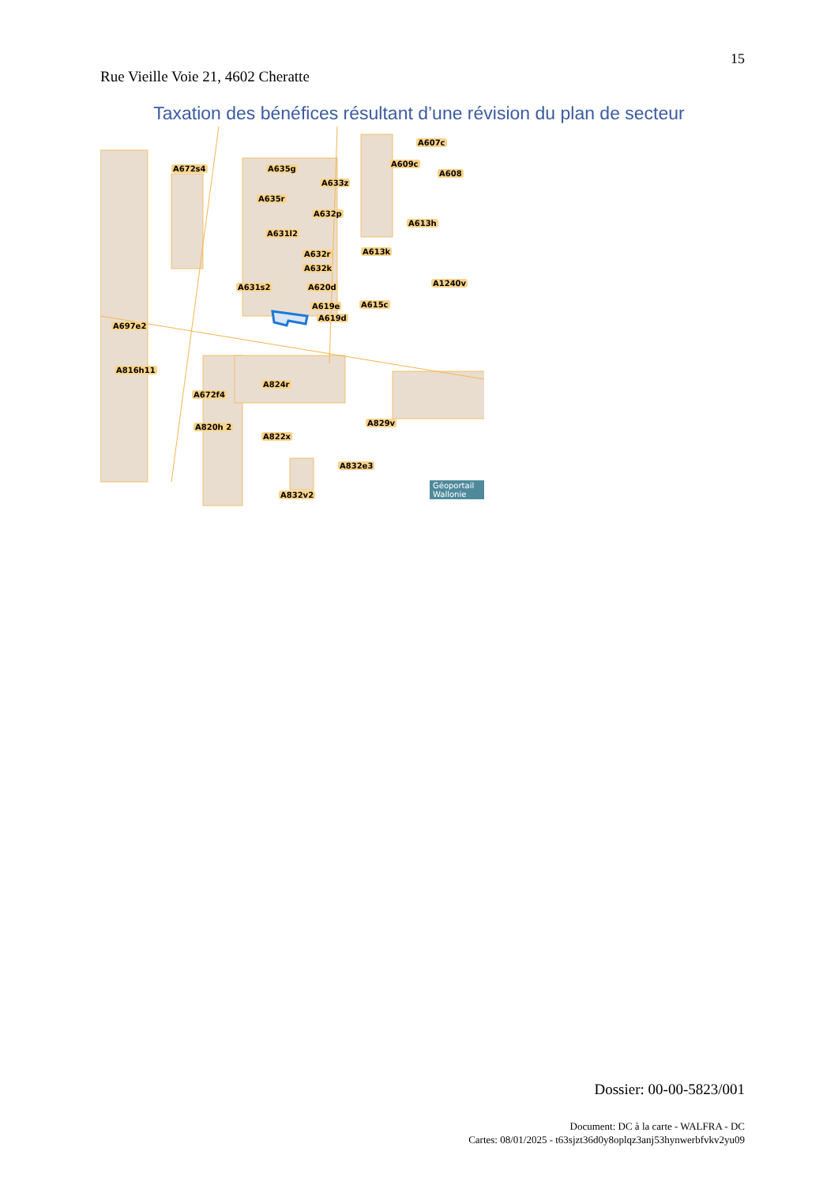15
Rue Vieille Voie 21, 4602 Cheratte
Taxation des bénéfices résultant d’une révision du plan de secteur
A672s4 A635g
A607c
A609c
A608
A633z
A635r
A632p
A613h
A631l2
A632r A613k
A632k
A1240v A631s2 A620d
A619e A615c
A619d
A697e2
A816h11
A824r
A672f4
A829v A820h 2
A822x
A832e3
A832v2
Géoportail Wallonie
Dossier: 00-00-5823/001
Document: DC à la carte - WALFRA - DC
Cartes: 08/01/2025 - t63sjzt36d0y8oplqz3anj53hynwerbfvkv2yu09